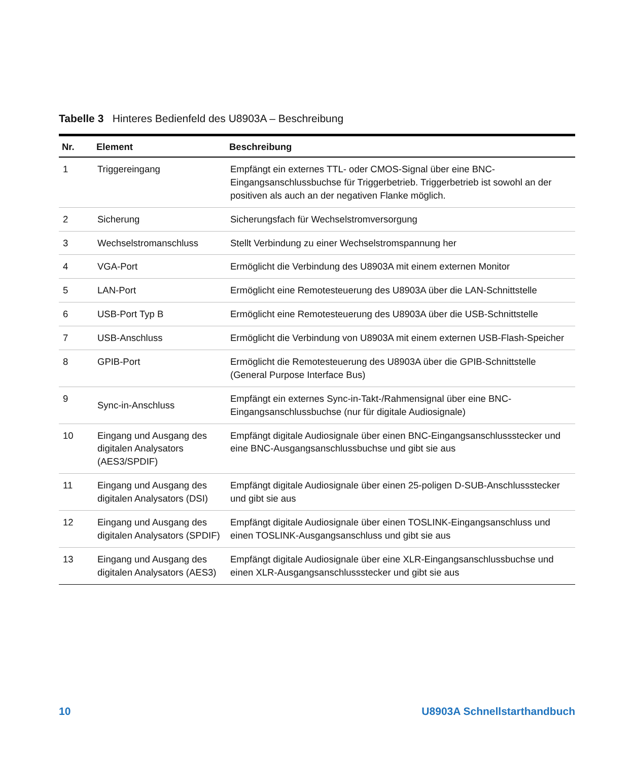Tabelle 3 Hinteres Bedienfeld des U8903A – Beschreibung
| Nr. | Element | Beschreibung |
| --- | --- | --- |
| 1 | Triggereingang | Empfängt ein externes TTL- oder CMOS-Signal über eine BNC-Eingangsanschlussbuchse für Triggerbetrieb. Triggerbetrieb ist sowohl an der positiven als auch an der negativen Flanke möglich. |
| 2 | Sicherung | Sicherungsfach für Wechselstromversorgung |
| 3 | Wechselstromanschluss | Stellt Verbindung zu einer Wechselstromspannung her |
| 4 | VGA-Port | Ermöglicht die Verbindung des U8903A mit einem externen Monitor |
| 5 | LAN-Port | Ermöglicht eine Remotesteuerung des U8903A über die LAN-Schnittstelle |
| 6 | USB-Port Typ B | Ermöglicht eine Remotesteuerung des U8903A über die USB-Schnittstelle |
| 7 | USB-Anschluss | Ermöglicht die Verbindung von U8903A mit einem externen USB-Flash-Speicher |
| 8 | GPIB-Port | Ermöglicht die Remotesteuerung des U8903A über die GPIB-Schnittstelle (General Purpose Interface Bus) |
| 9 | Sync-in-Anschluss | Empfängt ein externes Sync-in-Takt-/Rahmensignal über eine BNC-Eingangsanschlussbuchse (nur für digitale Audiosignale) |
| 10 | Eingang und Ausgang des digitalen Analysators (AES3/SPDIF) | Empfängt digitale Audiosignale über einen BNC-Eingangsanschlussstecker und eine BNC-Ausgangsanschlussbuchse und gibt sie aus |
| 11 | Eingang und Ausgang des digitalen Analysators (DSI) | Empfängt digitale Audiosignale über einen 25-poligen D-SUB-Anschlussstecker und gibt sie aus |
| 12 | Eingang und Ausgang des digitalen Analysators (SPDIF) | Empfängt digitale Audiosignale über einen TOSLINK-Eingangsanschluss und einen TOSLINK-Ausgangsanschluss und gibt sie aus |
| 13 | Eingang und Ausgang des digitalen Analysators (AES3) | Empfängt digitale Audiosignale über eine XLR-Eingangsanschlussbuchse und einen XLR-Ausgangsanschlussstecker und gibt sie aus |
10 U8903A Schnellstarthandbuch